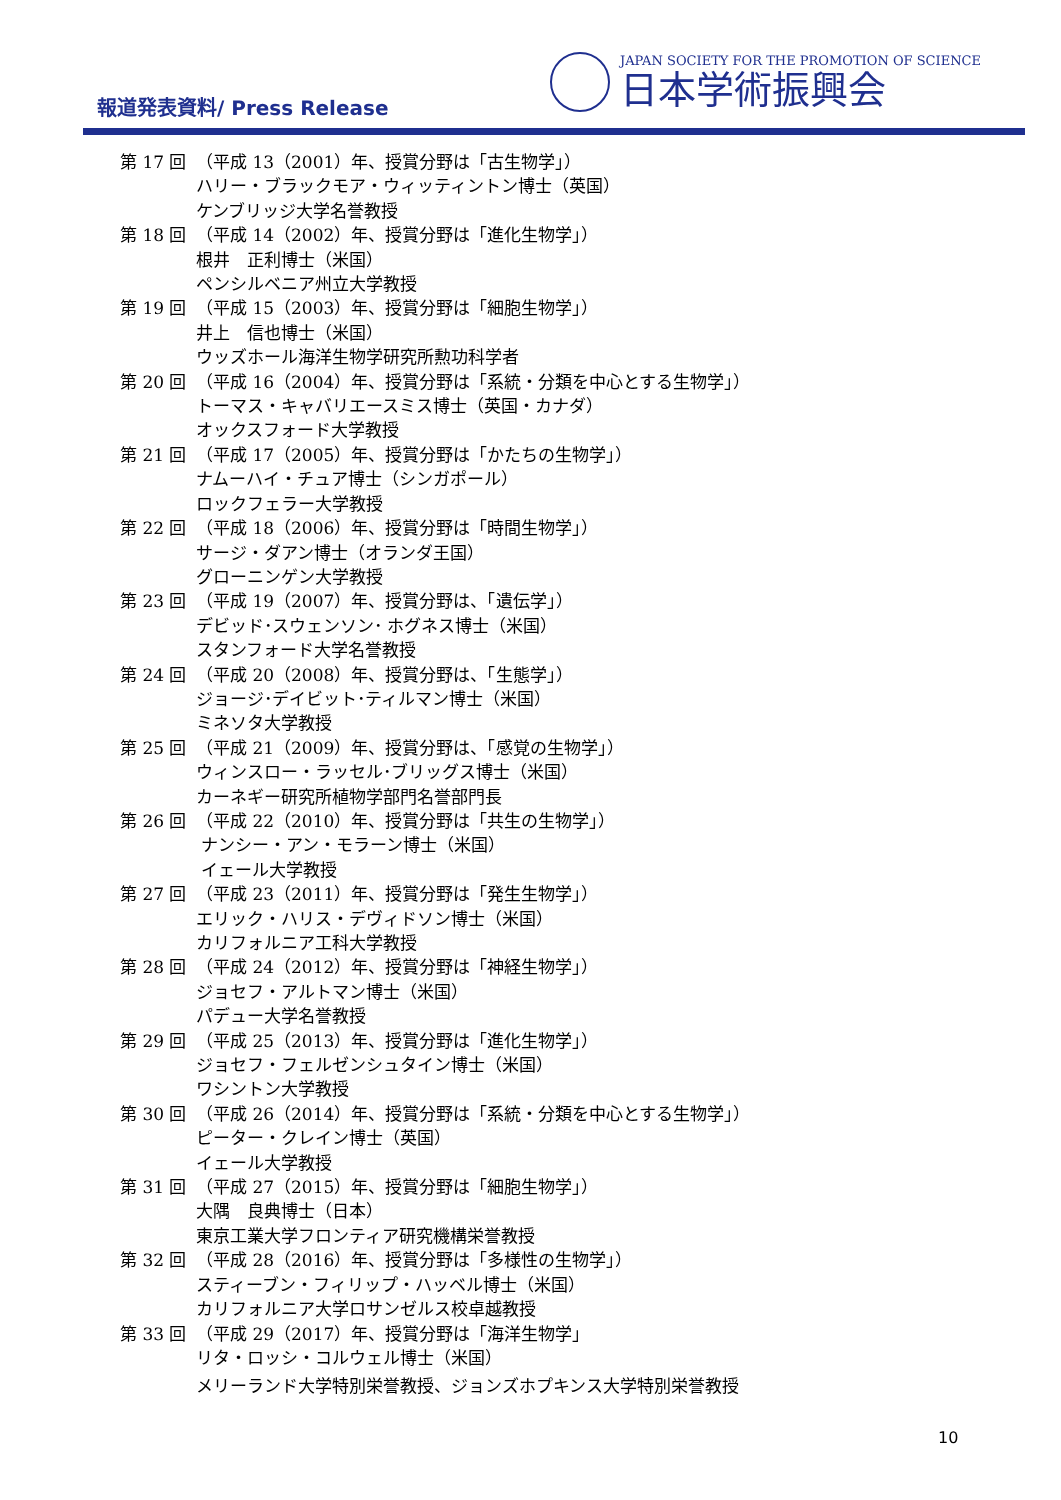報道発表資料/ Press Release
JAPAN SOCIETY FOR THE PROMOTION OF SCIENCE
日本学術振興会
第 17 回 （平成 13（2001）年、授賞分野は「古生物学」）
ハリー・ブラックモア・ウィッティントン博士（英国）
ケンブリッジ大学名誉教授
第 18 回 （平成 14（2002）年、授賞分野は「進化生物学」）
根井　正利博士（米国）
ペンシルベニア州立大学教授
第 19 回 （平成 15（2003）年、授賞分野は「細胞生物学」）
井上　信也博士（米国）
ウッズホール海洋生物学研究所勲功科学者
第 20 回 （平成 16（2004）年、授賞分野は「系統・分類を中心とする生物学」）
トーマス・キャバリエースミス博士（英国・カナダ）
オックスフォード大学教授
第 21 回 （平成 17（2005）年、授賞分野は「かたちの生物学」）
ナムーハイ・チュア博士（シンガポール）
ロックフェラー大学教授
第 22 回 （平成 18（2006）年、授賞分野は「時間生物学」）
サージ・ダアン博士（オランダ王国）
グローニンゲン大学教授
第 23 回 （平成 19（2007）年、授賞分野は、「遺伝学」）
デビッド･スウェンソン･ ホグネス博士（米国）
スタンフォード大学名誉教授
第 24 回 （平成 20（2008）年、授賞分野は、「生態学」）
ジョージ･デイビット･ティルマン博士（米国）
ミネソタ大学教授
第 25 回 （平成 21（2009）年、授賞分野は、「感覚の生物学」）
ウィンスロー・ラッセル･ブリッグス博士（米国）
カーネギー研究所植物学部門名誉部門長
第 26 回 （平成 22（2010）年、授賞分野は「共生の生物学」）
ナンシー・アン・モラーン博士（米国）
イェール大学教授
第 27 回 （平成 23（2011）年、授賞分野は「発生生物学」）
エリック・ハリス・デヴィドソン博士（米国）
カリフォルニア工科大学教授
第 28 回 （平成 24（2012）年、授賞分野は「神経生物学」）
ジョセフ・アルトマン博士（米国）
パデュー大学名誉教授
第 29 回 （平成 25（2013）年、授賞分野は「進化生物学」）
ジョセフ・フェルゼンシュタイン博士（米国）
ワシントン大学教授
第 30 回 （平成 26（2014）年、授賞分野は「系統・分類を中心とする生物学」）
ピーター・クレイン博士（英国）
イェール大学教授
第 31 回 （平成 27（2015）年、授賞分野は「細胞生物学」）
大隅　良典博士（日本）
東京工業大学フロンティア研究機構栄誉教授
第 32 回 （平成 28（2016）年、授賞分野は「多様性の生物学」）
スティーブン・フィリップ・ハッベル博士（米国）
カリフォルニア大学ロサンゼルス校卓越教授
第 33 回 （平成 29（2017）年、授賞分野は「海洋生物学」
リタ・ロッシ・コルウェル博士（米国）
メリーランド大学特別栄誉教授、ジョンズホプキンス大学特別栄誉教授
10